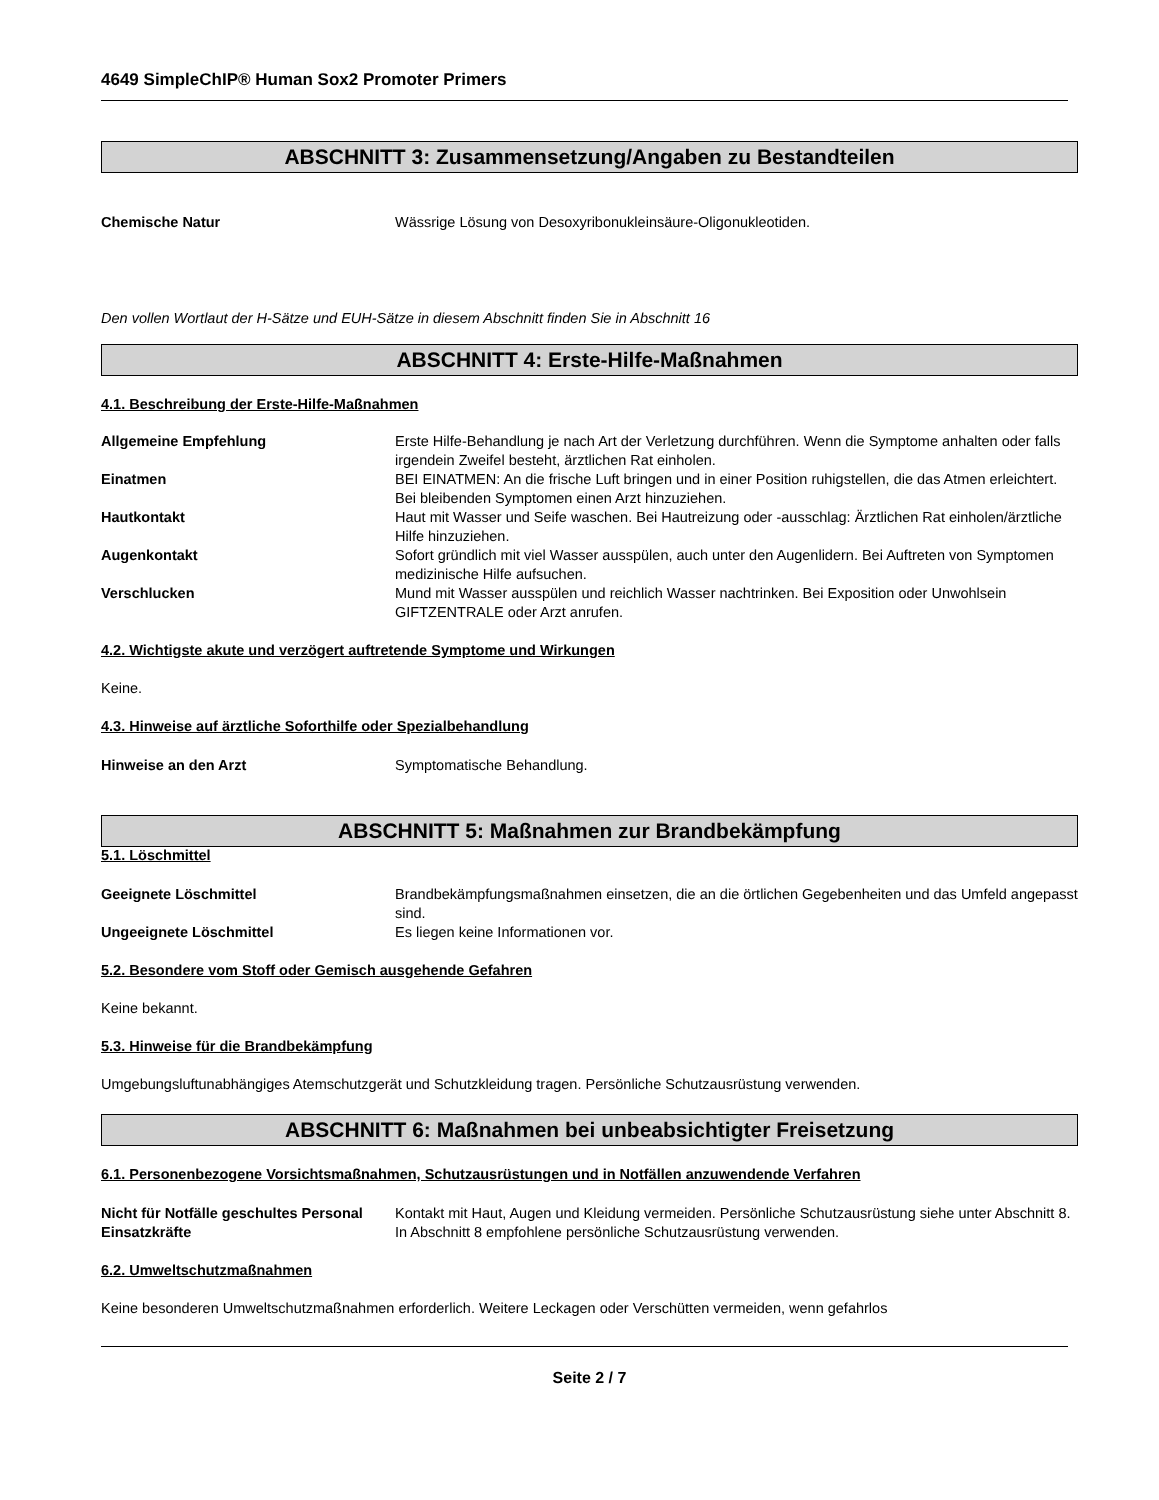4649 SimpleChIP® Human Sox2 Promoter Primers
ABSCHNITT 3: Zusammensetzung/Angaben zu Bestandteilen
Chemische Natur Wässrige Lösung von Desoxyribonukleinsäure-Oligonukleotiden.
Den vollen Wortlaut der H-Sätze und EUH-Sätze in diesem Abschnitt finden Sie in Abschnitt 16
ABSCHNITT 4: Erste-Hilfe-Maßnahmen
4.1. Beschreibung der Erste-Hilfe-Maßnahmen
Allgemeine Empfehlung Erste Hilfe-Behandlung je nach Art der Verletzung durchführen. Wenn die Symptome anhalten oder falls irgendein Zweifel besteht, ärztlichen Rat einholen.
Einatmen BEI EINATMEN: An die frische Luft bringen und in einer Position ruhigstellen, die das Atmen erleichtert. Bei bleibenden Symptomen einen Arzt hinzuziehen.
Hautkontakt Haut mit Wasser und Seife waschen. Bei Hautreizung oder -ausschlag: Ärztlichen Rat einholen/ärztliche Hilfe hinzuziehen.
Augenkontakt Sofort gründlich mit viel Wasser ausspülen, auch unter den Augenlidern. Bei Auftreten von Symptomen medizinische Hilfe aufsuchen.
Verschlucken Mund mit Wasser ausspülen und reichlich Wasser nachtrinken. Bei Exposition oder Unwohlsein GIFTZENTRALE oder Arzt anrufen.
4.2. Wichtigste akute und verzögert auftretende Symptome und Wirkungen
Keine.
4.3. Hinweise auf ärztliche Soforthilfe oder Spezialbehandlung
Hinweise an den Arzt Symptomatische Behandlung.
ABSCHNITT 5: Maßnahmen zur Brandbekämpfung
5.1. Löschmittel
Geeignete Löschmittel Brandbekämpfungsmaßnahmen einsetzen, die an die örtlichen Gegebenheiten und das Umfeld angepasst sind.
Ungeeignete Löschmittel Es liegen keine Informationen vor.
5.2. Besondere vom Stoff oder Gemisch ausgehende Gefahren
Keine bekannt.
5.3. Hinweise für die Brandbekämpfung
Umgebungsluftunabhängiges Atemschutzgerät und Schutzkleidung tragen. Persönliche Schutzausrüstung verwenden.
ABSCHNITT 6: Maßnahmen bei unbeabsichtigter Freisetzung
6.1. Personenbezogene Vorsichtsmaßnahmen, Schutzausrüstungen und in Notfällen anzuwendende Verfahren
Nicht für Notfälle geschultes Personal
Kontakt mit Haut, Augen und Kleidung vermeiden. Persönliche Schutzausrüstung siehe unter Abschnitt 8.
Einsatzkräfte In Abschnitt 8 empfohlene persönliche Schutzausrüstung verwenden.
6.2. Umweltschutzmaßnahmen
Keine besonderen Umweltschutzmaßnahmen erforderlich. Weitere Leckagen oder Verschütten vermeiden, wenn gefahrlos
Seite 2 / 7